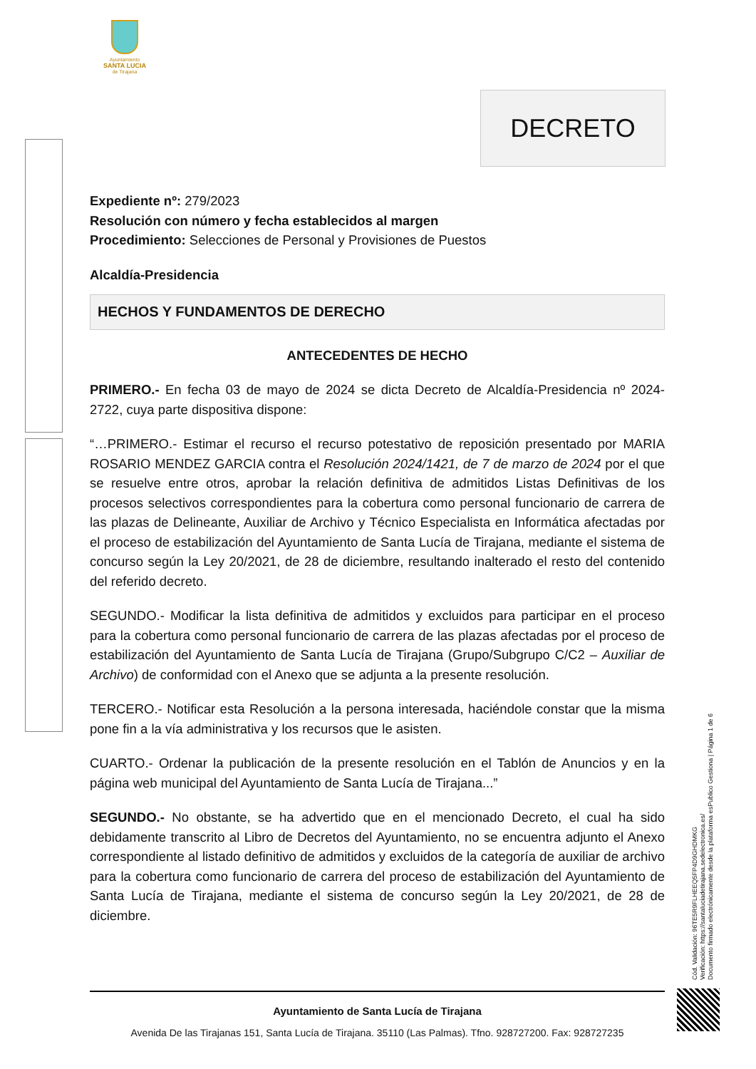Ayuntamiento
SANTA LUCIA
de Tirajana
DECRETO
Expediente nº: 279/2023
Resolución con número y fecha establecidos al margen
Procedimiento: Selecciones de Personal y Provisiones de Puestos
Alcaldía-Presidencia
HECHOS Y FUNDAMENTOS DE DERECHO
ANTECEDENTES DE HECHO
PRIMERO.- En fecha 03 de mayo de 2024 se dicta Decreto de Alcaldía-Presidencia nº 2024-2722, cuya parte dispositiva dispone:
“…PRIMERO.- Estimar el recurso el recurso potestativo de reposición presentado por MARIA ROSARIO MENDEZ GARCIA contra el Resolución 2024/1421, de 7 de marzo de 2024 por el que se resuelve entre otros, aprobar la relación definitiva de admitidos Listas Definitivas de los procesos selectivos correspondientes para la cobertura como personal funcionario de carrera de las plazas de Delineante, Auxiliar de Archivo y Técnico Especialista en Informática afectadas por el proceso de estabilización del Ayuntamiento de Santa Lucía de Tirajana, mediante el sistema de concurso según la Ley 20/2021, de 28 de diciembre, resultando inalterado el resto del contenido del referido decreto.
SEGUNDO.- Modificar la lista definitiva de admitidos y excluidos para participar en el proceso para la cobertura como personal funcionario de carrera de las plazas afectadas por el proceso de estabilización del Ayuntamiento de Santa Lucía de Tirajana (Grupo/Subgrupo C/C2 – Auxiliar de Archivo) de conformidad con el Anexo que se adjunta a la presente resolución.
TERCERO.- Notificar esta Resolución a la persona interesada, haciéndole constar que la misma pone fin a la vía administrativa y los recursos que le asisten.
CUARTO.- Ordenar la publicación de la presente resolución en el Tablón de Anuncios y en la página web municipal del Ayuntamiento de Santa Lucía de Tirajana...”
SEGUNDO.- No obstante, se ha advertido que en el mencionado Decreto, el cual ha sido debidamente transcrito al Libro de Decretos del Ayuntamiento, no se encuentra adjunto el Anexo correspondiente al listado definitivo de admitidos y excluidos de la categoría de auxiliar de archivo para la cobertura como funcionario de carrera del proceso de estabilización del Ayuntamiento de Santa Lucía de Tirajana, mediante el sistema de concurso según la Ley 20/2021, de 28 de diciembre.
Cód. Validación: 96TE5R9FLHEEQ5FP4D9GHDMKG
Verificación: https://santaluciadetirajana.sedelectronica.es/
Documento firmado electrónicamente desde la plataforma esPublico Gestiona | Página 1 de 6
Ayuntamiento de Santa Lucía de Tirajana
Avenida De las Tirajanas 151, Santa Lucía de Tirajana. 35110 (Las Palmas). Tfno. 928727200. Fax: 928727235